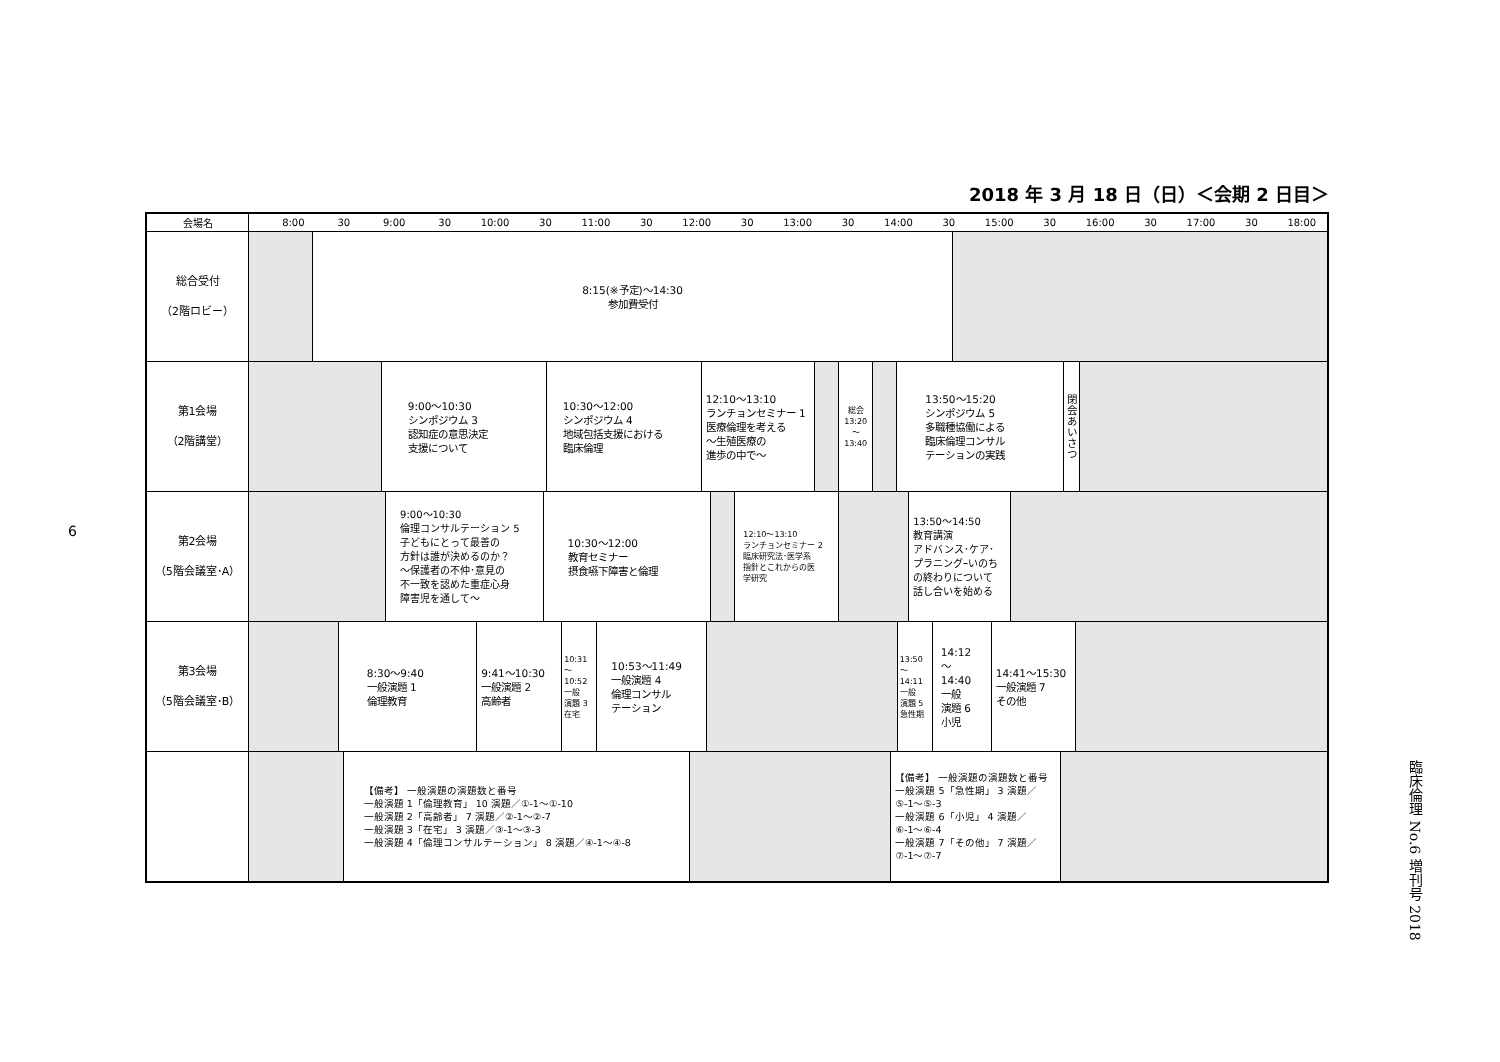6
2018 年 3 月 18 日（日）＜会期 2 日目＞
| 会場名 | 8:00 30 9:00 30 10:00 30 11:00 30 12:00 30 13:00 30 14:00 30 15:00 30 16:00 30 17:00 30 18:00 |
| --- | --- |
| 総合受付 （2階ロビー） | 8:15(※予定)～14:30 参加費受付 |
| 第1会場 （2階講堂） | 9:00～10:30 シンポジウム 3 認知症の意思決定 支援について 10:30～12:00 シンポジウム 4 地域包括支援における 臨床倫理 12:10～13:10 ランチョンセミナー 1 医療倫理を考える ～生殖医療の 進歩の中で～ 総会 13:20 ～ 13:40 13:50～15:20 シンポジウム 5 多職種協働による 臨床倫理コンサル テーションの実践 閉会あいさつ |
| 第2会場 （5階会議室･A） | 9:00～10:30 倫理コンサルテーション 5 子どもにとって最善の 方針は誰が決めるのか？ ～保護者の不仲･意見の 不一致を認めた重症心身 障害児を通して～ 10:30～12:00 教育セミナー 摂食嚥下障害と倫理 12:10～13:10 ランチョンセミナー 2 臨床研究法･医学系 指針とこれからの医 学研究 13:50～14:50 教育講演 アドバンス･ケア･ プラニングｰいのち の終わりについて 話し合いを始める |
| 第3会場 （5階会議室･B） | 8:30～9:40 一般演題 1 倫理教育 9:41～10:30 一般演題 2 高齢者 10:31 ～ 10:52 一般 演題 3 在宅 10:53～11:49 一般演題 4 倫理コンサル テーション 13:50 ～ 14:11 一般 演題 5 急性期 14:12 ～ 14:40 一般 演題 6 小児 14:41～15:30 一般演題 7 その他 |
| | 【備考】 一般演題の演題数と番号 一般演題 1「倫理教育」 10 演題／①-1～①-10 一般演題 2「高齢者」 7 演題／②-1～②-7 一般演題 3「在宅」 3 演題／③-1～③-3 一般演題 4「倫理コンサルテーション」 8 演題／④-1～④-8 【備考】 一般演題の演題数と番号 一般演題 5「急性期」 3 演題／ ⑤-1～⑤-3 一般演題 6「小児」 4 演題／ ⑥-1～⑥-4 一般演題 7「その他」 7 演題／ ⑦-1～⑦-7 |
臨床倫理 No.6 増刊号 2018